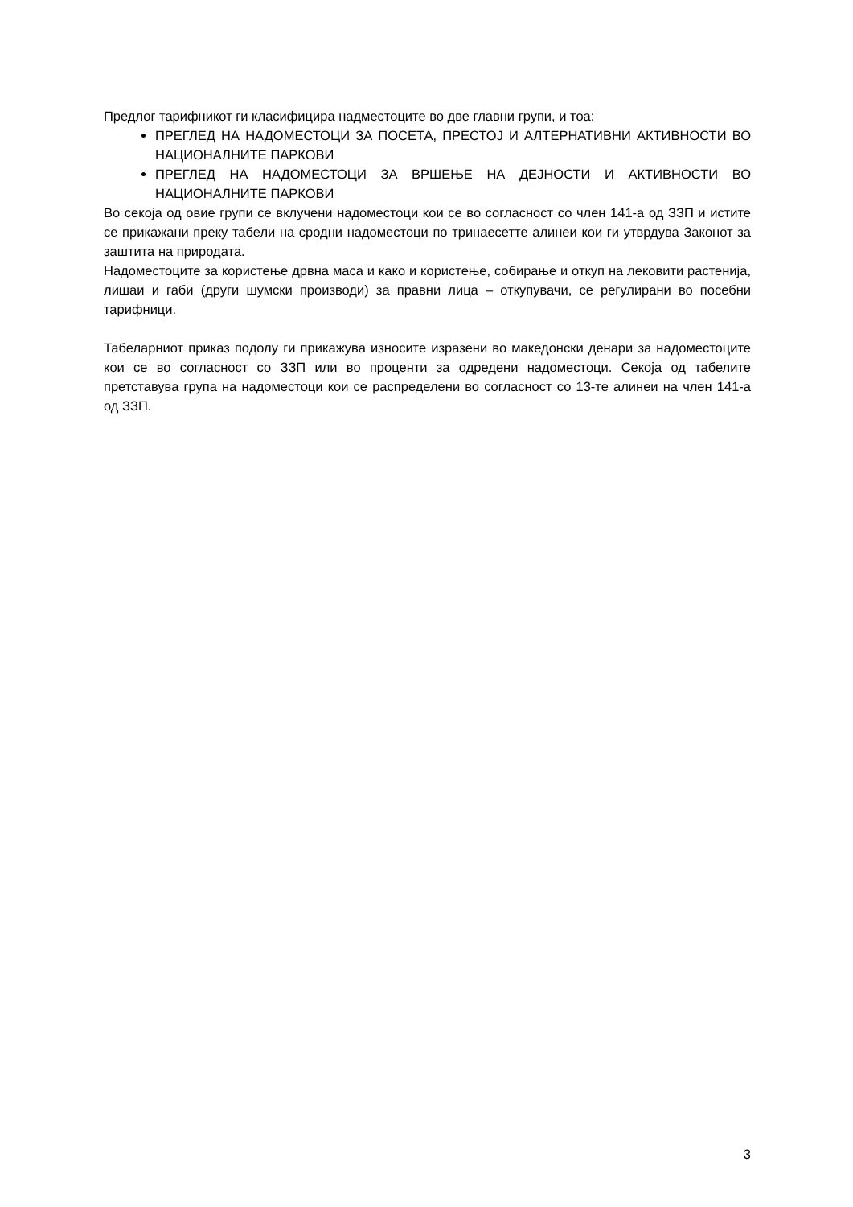Предлог тарифникот ги класифицира надместоците во две главни групи, и тоа:
ПРЕГЛЕД НА НАДОМЕСТОЦИ ЗА ПОСЕТА, ПРЕСТОЈ И АЛТЕРНАТИВНИ АКТИВНОСТИ ВО НАЦИОНАЛНИТЕ ПАРКОВИ
ПРЕГЛЕД НА НАДОМЕСТОЦИ ЗА ВРШЕЊЕ НА ДЕЈНОСТИ И АКТИВНОСТИ ВО НАЦИОНАЛНИТЕ ПАРКОВИ
Во секоја од овие групи се вклучени надоместоци кои се во согласност со член 141-а од ЗЗП и истите се прикажани преку табели на сродни надоместоци по тринаесетте алинеи кои ги утврдува Законот за заштита на природата.
Надоместоците за користење дрвна маса и како и користење, собирање и откуп на лековити растенија, лишаи и габи (други шумски производи) за правни лица – откупувачи, се регулирани во посебни тарифници.
Табеларниот приказ подолу ги прикажува износите изразени во македонски денари за надоместоците кои се во согласност со ЗЗП или во проценти за одредени надоместоци. Секоја од табелите претставува група на надоместоци кои се распределени во согласност со 13-те алинеи на член 141-а од ЗЗП.
3